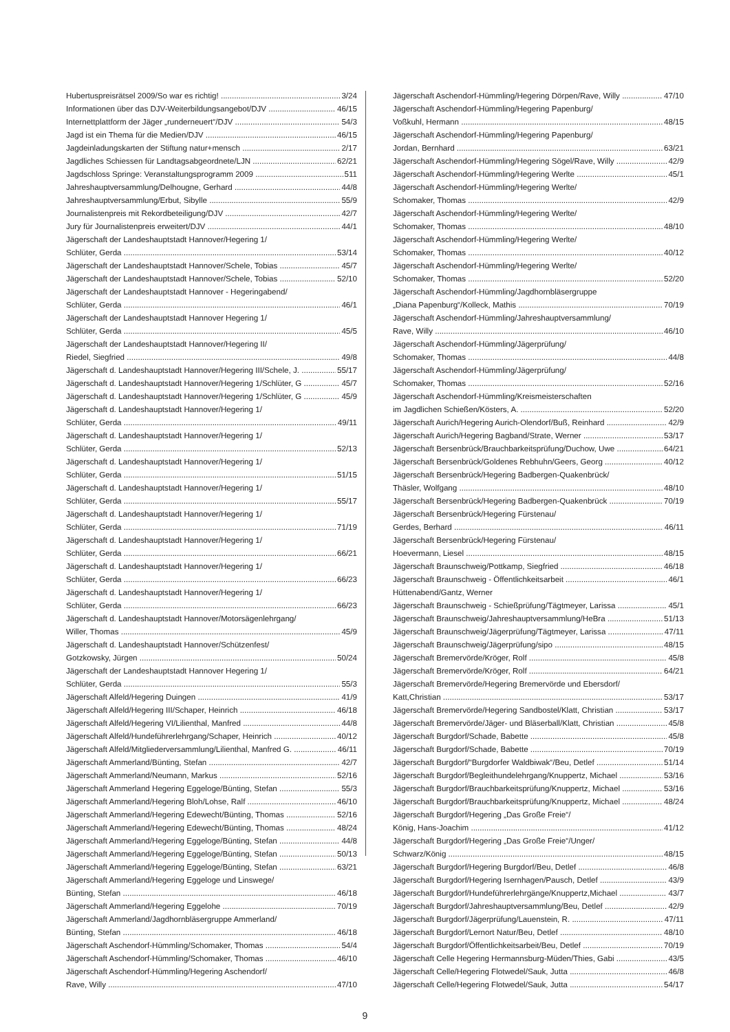Hubertuspreisrätsel 2009/So war es richtig! 3/24
Informationen über das DJV-Weiterbildungsangebot/DJV 46/15
Internettplattform der Jäger „runderneuert“/DJV 54/3
Jagd ist ein Thema für die Medien/DJV 46/15
Jagdeinladungskarten der Stiftung natur+mensch 2/17
Jagdliches Schiessen für Landtagsabgeordnete/LJN 62/21
Jagdschloss Springe: Veranstaltungsprogramm 2009 511
Jahreshauptversammlung/Delhougne, Gerhard 44/8
Jahreshauptversammlung/Erbut, Sibylle 55/9
Journalistenpreis mit Rekordbeteiligung/DJV 42/7
Jury für Journalistenpreis erweitert/DJV 44/1
Jägerschaft der Landeshauptstadt Hannover/Hegering 1/
Schlüter, Gerda 53/14
Jägerschaft der Landeshauptstadt Hannover/Schele, Tobias 45/7
Jägerschaft der Landeshauptstadt Hannover/Schele, Tobias 52/10
Jägerschaft der Landeshauptstadt Hannover - Hegeringabend/
Schlüter, Gerda 46/1
Jägerschaft der Landeshauptstadt Hannover Hegering 1/
Schlüter, Gerda 45/5
Jägerschaft der Landeshauptstadt Hannover/Hegering II/
Riedel, Siegfried 49/8
Jägerschaft d. Landeshauptstadt Hannover/Hegering III/Schele, J. 55/17
Jägerschaft d. Landeshauptstadt Hannover/Hegering 1/Schlüter, G 45/7
Jägerschaft d. Landeshauptstadt Hannover/Hegering 1/Schlüter, G 45/9
Jägerschaft d. Landeshauptstadt Hannover/Hegering 1/
Schlüter, Gerda 49/11
Jägerschaft d. Landeshauptstadt Hannover/Hegering 1/
Schlüter, Gerda 52/13
Jägerschaft d. Landeshauptstadt Hannover/Hegering 1/
Schlüter, Gerda 51/15
Jägerschaft d. Landeshauptstadt Hannover/Hegering 1/
Schlüter, Gerda 55/17
Jägerschaft d. Landeshauptstadt Hannover/Hegering 1/
Schlüter, Gerda 71/19
Jägerschaft d. Landeshauptstadt Hannover/Hegering 1/
Schlüter, Gerda 66/21
Jägerschaft d. Landeshauptstadt Hannover/Hegering 1/
Schlüter, Gerda 66/23
Jägerschaft d. Landeshauptstadt Hannover/Hegering 1/
Schlüter, Gerda 66/23
Jägerschaft d. Landeshauptstadt Hannover/Motorsägenlehrgang/
Willer, Thomas 45/9
Jägerschaft d. Landeshauptstadt Hannover/Schützenfest/
Gotzkowsky, Jürgen 50/24
Jägerschaft der Landeshauptstadt Hannover Hegering 1/
Schlüter, Gerda 55/3
Jägerschaft Alfeld/Hegering Duingen 41/9
Jägerschaft Alfeld/Hegering III/Schaper, Heinrich 46/18
Jägerschaft Alfeld/Hegering VI/Lilienthal, Manfred 44/8
Jägerschaft Alfeld/Hundeführerlehrgang/Schaper, Heinrich 40/12
Jägerschaft Alfeld/Mitgliederversammlung/Lilienthal, Manfred G. 46/11
Jägerschaft Ammerland/Bünting, Stefan 42/7
Jägerschaft Ammerland/Neumann, Markus 52/16
Jägerschaft Ammerland Hegering Eggeloge/Bünting, Stefan 55/3
Jägerschaft Ammerland/Hegering Bloh/Lohse, Ralf 46/10
Jägerschaft Ammerland/Hegering Edewecht/Bünting, Thomas 52/16
Jägerschaft Ammerland/Hegering Edewecht/Bünting, Thomas 48/24
Jägerschaft Ammerland/Hegering Eggeloge/Bünting, Stefan 44/8
Jägerschaft Ammerland/Hegering Eggeloge/Bünting, Stefan 50/13
Jägerschaft Ammerland/Hegering Eggeloge/Bünting, Stefan 63/21
Jägerschaft Ammerland/Hegering Eggeloge und Linswege/
Bünting, Stefan 46/18
Jägerschaft Ammerland/Hegering Eggelohe 70/19
Jägerschaft Ammerland/Jagdhornbläsergruppe Ammerland/
Bünting, Stefan 46/18
Jägerschaft Aschendorf-Hümmling/Schomaker, Thomas 54/4
Jägerschaft Aschendorf-Hümmling/Schomaker, Thomas 46/10
Jägerschaft Aschendorf-Hümmling/Hegering Aschendorf/
Rave, Willy 47/10
Jägerschaft Aschendorf-Hümmling/Hegering Dörpen/Rave, Willy 47/10
Jägerschaft Aschendorf-Hümmling/Hegering Papenburg/
Voßkuhl, Hermann 48/15
Jägerschaft Aschendorf-Hümmling/Hegering Papenburg/
Jordan, Bernhard 63/21
Jägerschaft Aschendorf-Hümmling/Hegering Sögel/Rave, Willy 42/9
Jägerschaft Aschendorf-Hümmling/Hegering Werlte 45/1
Jägerschaft Aschendorf-Hümmling/Hegering Werlte/
Schomaker, Thomas 42/9
Jägerschaft Aschendorf-Hümmling/Hegering Werlte/
Schomaker, Thomas 48/10
Jägerschaft Aschendorf-Hümmling/Hegering Werlte/
Schomaker, Thomas 40/12
Jägerschaft Aschendorf-Hümmling/Hegering Werlte/
Schomaker, Thomas 52/20
Jägerschaft Aschendorf-Hümmling/Jagdhornbläsergruppe
„Diana Papenburg“/Kolleck, Mathis 70/19
Jägerschaft Aschendorf-Hümmling/Jahreshauptversammlung/
Rave, Willy 46/10
Jägerschaft Aschendorf-Hümmling/Jägerprüfung/
Schomaker, Thomas 44/8
Jägerschaft Aschendorf-Hümmling/Jägerprüfung/
Schomaker, Thomas 52/16
Jägerschaft Aschendorf-Hümmling/Kreismeisterschaften
im Jagdlichen Schießen/Kösters, A. 52/20
Jägerschaft Aurich/Hegering Aurich-Olendorf/Buß, Reinhard 42/9
Jägerschaft Aurich/Hegering Bagband/Strate, Werner 53/17
Jägerschaft Bersenbrück/Brauchbarkeitsprüfung/Duchow, Uwe 64/21
Jägerschaft Bersenbrück/Goldenes Rebhuhn/Geers, Georg 40/12
Jägerschaft Bersenbrück/Hegering Badbergen-Quakenbrück/
Thäsler, Wolfgang 48/10
Jägerschaft Bersenbrück/Hegering Badbergen-Quakenbrück 70/19
Jägerschaft Bersenbrück/Hegering Fürstenau/
Gerdes, Berhard 46/11
Jägerschaft Bersenbrück/Hegering Fürstenau/
Hoevermann, Liesel 48/15
Jägerschaft Braunschweig/Pottkamp, Siegfried 46/18
Jägerschaft Braunschweig - Öffentlichkeitsarbeit 46/1
Hüttenabend/Gantz, Werner
Jägerschaft Braunschweig - Schießprüfung/Tägtmeyer, Larissa 45/1
Jägerschaft Braunschweig/Jahreshauptversammlung/HeBra 51/13
Jägerschaft Braunschweig/Jägerprüfung/Tägtmeyer, Larissa 47/11
Jägerschaft Braunschweig/Jägerprüfung/sipo 48/15
Jägerschaft Bremervörde/Kröger, Rolf 45/8
Jägerschaft Bremervörde/Kröger, Rolf 64/21
Jägerschaft Bremervörde/Hegering Bremervörde und Ebersdorf/
Katt,Christian 53/17
Jägerschaft Bremervörde/Hegering Sandbostel/Klatt, Christian 53/17
Jägerschaft Bremervörde/Jäger- und Bläserball/Klatt, Christian 45/8
Jägerschaft Burgdorf/Schade, Babette 45/8
Jägerschaft Burgdorf/Schade, Babette 70/19
Jägerschaft Burgdorf/“Burgdorfer Waldbiwak“/Beu, Detlef 51/14
Jägerschaft Burgdorf/Begleithundelehrgang/Knuppertz, Michael 53/16
Jägerschaft Burgdorf/Brauchbarkeitsprüfung/Knuppertz, Michael 53/16
Jägerschaft Burgdorf/Brauchbarkeitsprüfung/Knuppertz, Michael 48/24
Jägerschaft Burgdorf/Hegering „Das Große Freie“/
König, Hans-Joachim 41/12
Jägerschaft Burgdorf/Hegering „Das Große Freie“/Unger/
Schwarz/König 48/15
Jägerschaft Burgdorf/Hegering Burgdorf/Beu, Detlef 46/8
Jägerschaft Burgdorf/Hegering Isernhagen/Pausch, Detlef 43/9
Jägerschaft Burgdorf/Hundeführerlehrgänge/Knuppertz,Michael 43/7
Jägerschaft Burgdorf/Jahreshauptversammlung/Beu, Detlef 42/9
Jägerschaft Burgdorf/Jägerprüfung/Lauenstein, R. 47/11
Jägerschaft Burgdorf/Lernort Natur/Beu, Detlef 48/10
Jägerschaft Burgdorf/Öffentlichkeitsarbeit/Beu, Detlef 70/19
Jägerschaft Celle Hegering Hermannsburg-Müden/Thies, Gabi 43/5
Jägerschaft Celle/Hegering Flotwedel/Sauk, Jutta 46/8
Jägerschaft Celle/Hegering Flotwedel/Sauk, Jutta 54/17
9